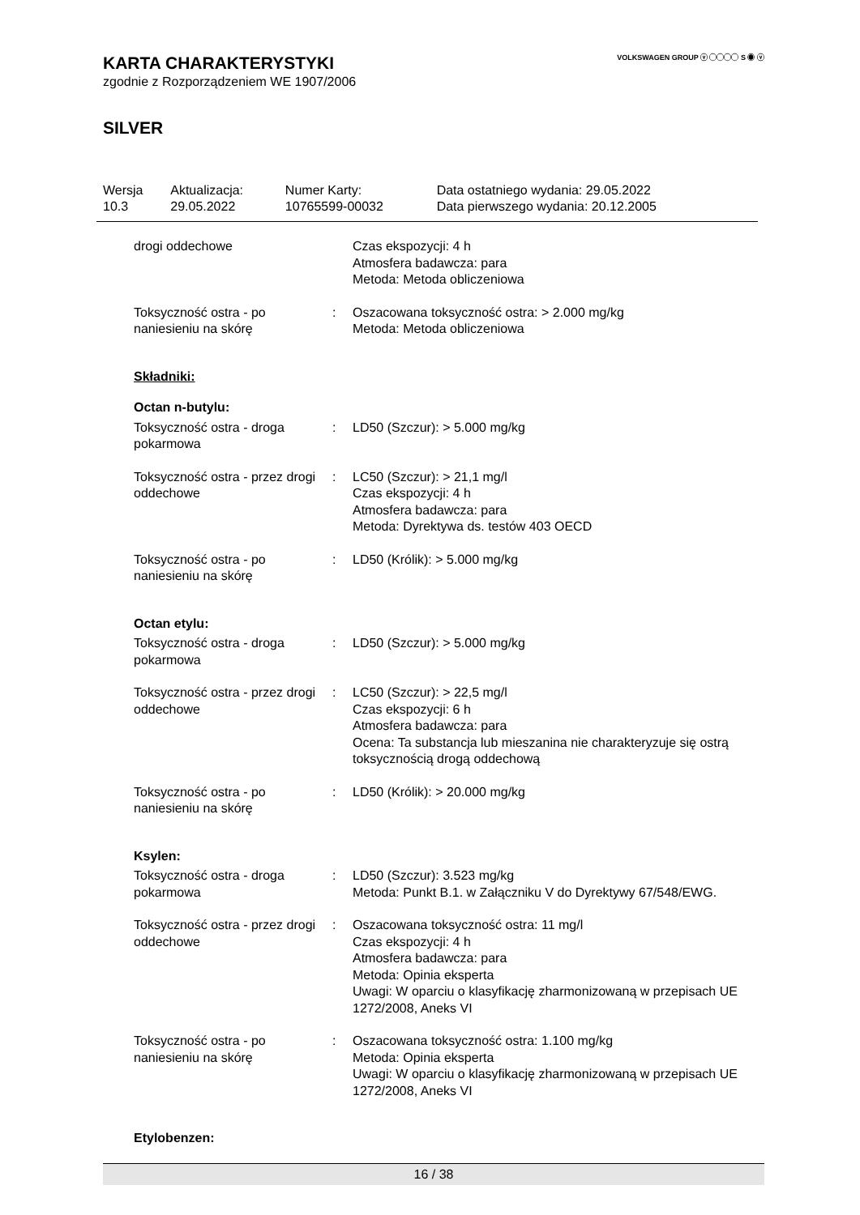VOLKSWAGEN GROUP ⓥ ◯◯◯◯ S ◉ ⓥ
KARTA CHARAKTERYSTYKI
zgodnie z Rozporządzeniem WE 1907/2006
SILVER
| Wersja 10.3 | Aktualizacja: 29.05.2022 | Numer Karty: 10765599-00032 | Data ostatniego wydania: 29.05.2022 Data pierwszego wydania: 20.12.2005 |
| drogi oddechowe | | Czas ekspozycji: 4 h Atmosfera badawcza: para Metoda: Metoda obliczeniowa |
| Toksyczność ostra - po naniesieniu na skórę | : | Oszacowana toksyczność ostra: > 2.000 mg/kg Metoda: Metoda obliczeniowa |
Składniki:
Octan n-butylu:
| Toksyczność ostra - droga pokarmowa | : | LD50 (Szczur): > 5.000 mg/kg |
| Toksyczność ostra - przez drogi oddechowe | : | LC50 (Szczur): > 21,1 mg/l Czas ekspozycji: 4 h Atmosfera badawcza: para Metoda: Dyrektywa ds. testów 403 OECD |
| Toksyczność ostra - po naniesieniu na skórę | : | LD50 (Królik): > 5.000 mg/kg |
Octan etylu:
| Toksyczność ostra - droga pokarmowa | : | LD50 (Szczur): > 5.000 mg/kg |
| Toksyczność ostra - przez drogi oddechowe | : | LC50 (Szczur): > 22,5 mg/l Czas ekspozycji: 6 h Atmosfera badawcza: para Ocena: Ta substancja lub mieszanina nie charakteryzuje się ostrą toksycznością drogą oddechową |
| Toksyczność ostra - po naniesieniu na skórę | : | LD50 (Królik): > 20.000 mg/kg |
Ksylen:
| Toksyczność ostra - droga pokarmowa | : | LD50 (Szczur): 3.523 mg/kg Metoda: Punkt B.1. w Załączniku V do Dyrektywy 67/548/EWG. |
| Toksyczność ostra - przez drogi oddechowe | : | Oszacowana toksyczność ostra: 11 mg/l Czas ekspozycji: 4 h Atmosfera badawcza: para Metoda: Opinia eksperta Uwagi: W oparciu o klasyfikację zharmonizowaną w przepisach UE 1272/2008, Aneks VI |
| Toksyczność ostra - po naniesieniu na skórę | : | Oszacowana toksyczność ostra: 1.100 mg/kg Metoda: Opinia eksperta Uwagi: W oparciu o klasyfikację zharmonizowaną w przepisach UE 1272/2008, Aneks VI |
Etylobenzen:
16 / 38